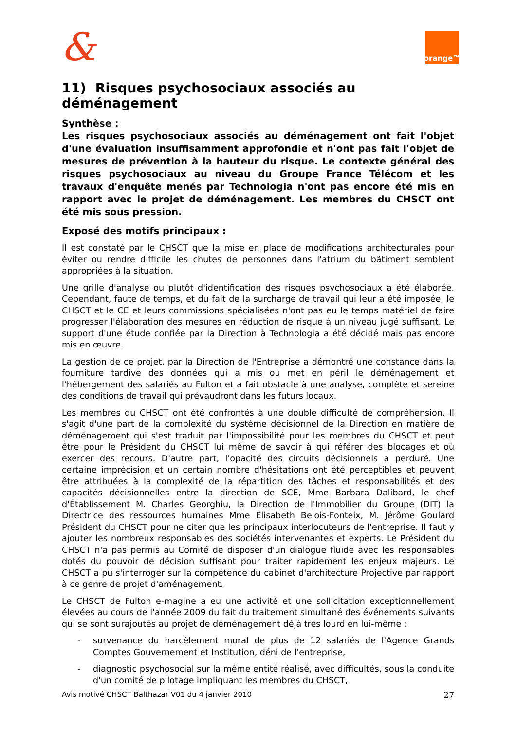& orange™
11) Risques psychosociaux associés au déménagement
Synthèse :
Les risques psychosociaux associés au déménagement ont fait l'objet d'une évaluation insuffisamment approfondie et n'ont pas fait l'objet de mesures de prévention à la hauteur du risque. Le contexte général des risques psychosociaux au niveau du Groupe France Télécom et les travaux d'enquête menés par Technologia n'ont pas encore été mis en rapport avec le projet de déménagement. Les membres du CHSCT ont été mis sous pression.
Exposé des motifs principaux :
Il est constaté par le CHSCT que la mise en place de modifications architecturales pour éviter ou rendre difficile les chutes de personnes dans l'atrium du bâtiment semblent appropriées à la situation.
Une grille d'analyse ou plutôt d'identification des risques psychosociaux a été élaborée. Cependant, faute de temps, et du fait de la surcharge de travail qui leur a été imposée, le CHSCT et le CE et leurs commissions spécialisées n'ont pas eu le temps matériel de faire progresser l'élaboration des mesures en réduction de risque à un niveau jugé suffisant. Le support d'une étude confiée par la Direction à Technologia a été décidé mais pas encore mis en œuvre.
La gestion de ce projet, par la Direction de l'Entreprise a démontré une constance dans la fourniture tardive des données qui a mis ou met en péril le déménagement et l'hébergement des salariés au Fulton et a fait obstacle à une analyse, complète et sereine des conditions de travail qui prévaudront dans les futurs locaux.
Les membres du CHSCT ont été confrontés à une double difficulté de compréhension. Il s'agit d'une part de la complexité du système décisionnel de la Direction en matière de déménagement qui s'est traduit par l'impossibilité pour les membres du CHSCT et peut être pour le Président du CHSCT lui même de savoir à qui référer des blocages et où exercer des recours. D'autre part, l'opacité des circuits décisionnels a perduré. Une certaine imprécision et un certain nombre d'hésitations ont été perceptibles et peuvent être attribuées à la complexité de la répartition des tâches et responsabilités et des capacités décisionnelles entre la direction de SCE, Mme Barbara Dalibard, le chef d'Établissement M. Charles Georghiu, la Direction de l'Immobilier du Groupe (DIT) la Directrice des ressources humaines Mme Élisabeth Belois-Fonteix, M. Jérôme Goulard Président du CHSCT pour ne citer que les principaux interlocuteurs de l'entreprise. Il faut y ajouter les nombreux responsables des sociétés intervenantes et experts. Le Président du CHSCT n'a pas permis au Comité de disposer d'un dialogue fluide avec les responsables dotés du pouvoir de décision suffisant pour traiter rapidement les enjeux majeurs. Le CHSCT a pu s'interroger sur la compétence du cabinet d'architecture Projective par rapport à ce genre de projet d'aménagement.
Le CHSCT de Fulton e-magine a eu une activité et une sollicitation exceptionnellement élevées au cours de l'année 2009 du fait du traitement simultané des événements suivants qui se sont surajoutés au projet de déménagement déjà très lourd en lui-même :
- survenance du harcèlement moral de plus de 12 salariés de l'Agence Grands Comptes Gouvernement et Institution, déni de l'entreprise,
- diagnostic psychosocial sur la même entité réalisé, avec difficultés, sous la conduite d'un comité de pilotage impliquant les membres du CHSCT,
Avis motivé CHSCT Balthazar V01 du 4 janvier 2010 27